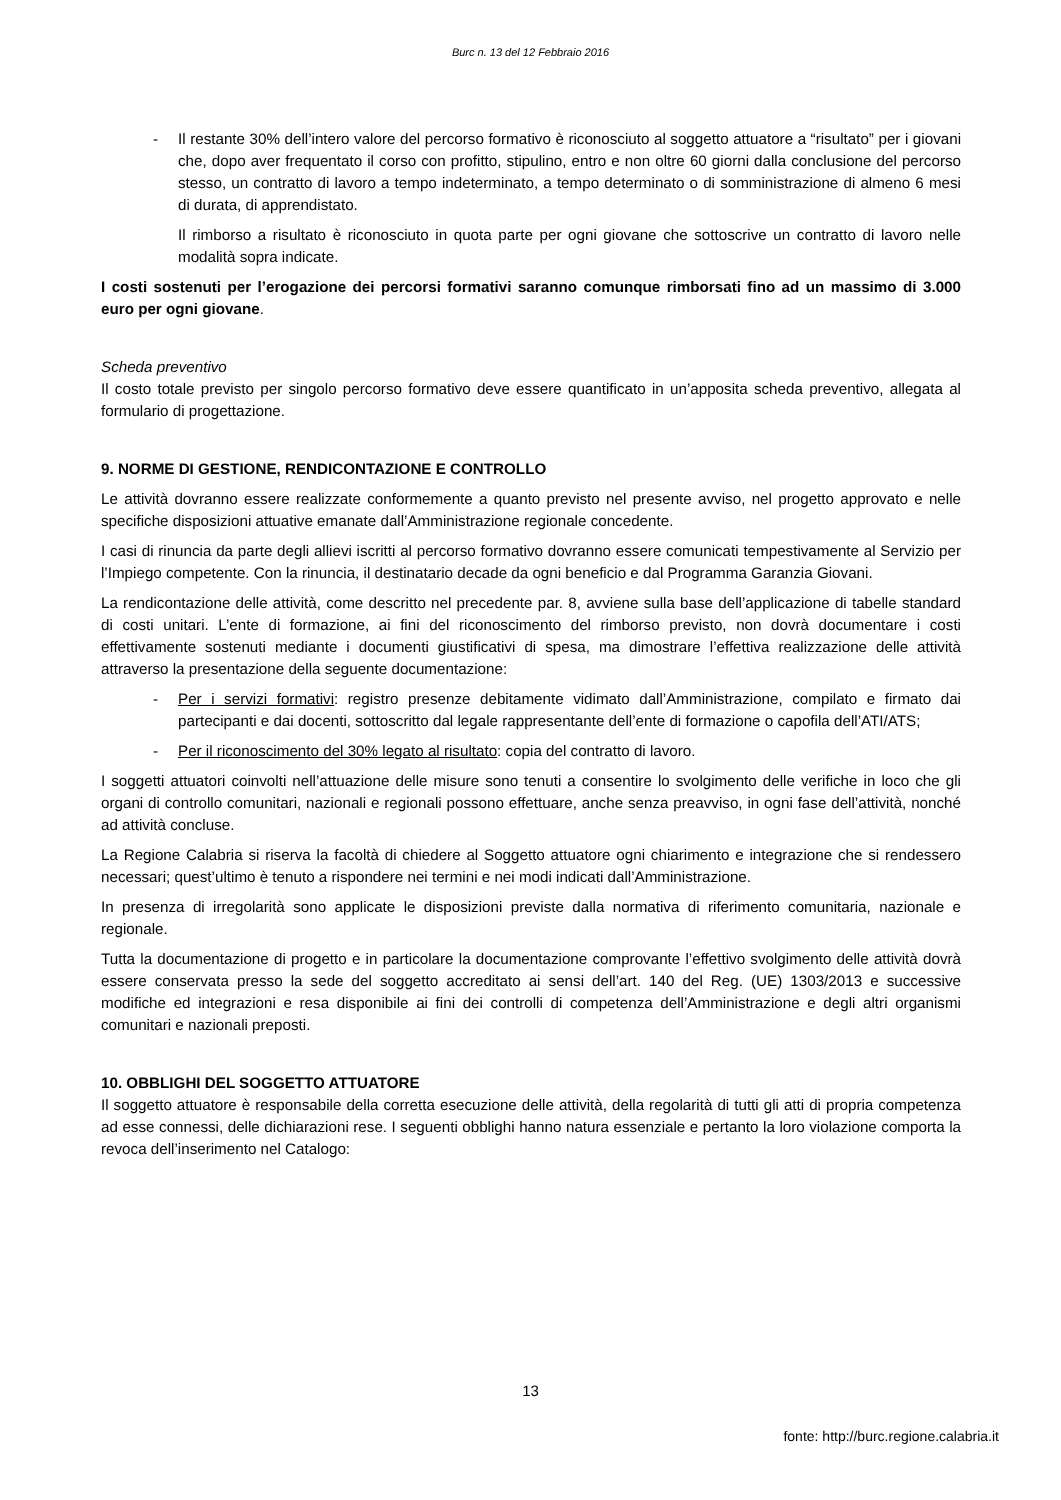Burc n. 13 del 12 Febbraio 2016
- Il restante 30% dell’intero valore del percorso formativo è riconosciuto al soggetto attuatore a “risultato” per i giovani che, dopo aver frequentato il corso con profitto, stipulino, entro e non oltre 60 giorni dalla conclusione del percorso stesso, un contratto di lavoro a tempo indeterminato, a tempo determinato o di somministrazione di almeno 6 mesi di durata, di apprendistato.
Il rimborso a risultato è riconosciuto in quota parte per ogni giovane che sottoscrive un contratto di lavoro nelle modalità sopra indicate.
I costi sostenuti per l’erogazione dei percorsi formativi saranno comunque rimborsati fino ad un massimo di 3.000 euro per ogni giovane.
Scheda preventivo
Il costo totale previsto per singolo percorso formativo deve essere quantificato in un’apposita scheda preventivo, allegata al formulario di progettazione.
9. NORME DI GESTIONE, RENDICONTAZIONE E CONTROLLO
Le attività dovranno essere realizzate conformemente a quanto previsto nel presente avviso, nel progetto approvato e nelle specifiche disposizioni attuative emanate dall’Amministrazione regionale concedente.
I casi di rinuncia da parte degli allievi iscritti al percorso formativo dovranno essere comunicati tempestivamente al Servizio per l’Impiego competente. Con la rinuncia, il destinatario decade da ogni beneficio e dal Programma Garanzia Giovani.
La rendicontazione delle attività, come descritto nel precedente par. 8, avviene sulla base dell’applicazione di tabelle standard di costi unitari. L’ente di formazione, ai fini del riconoscimento del rimborso previsto, non dovrà documentare i costi effettivamente sostenuti mediante i documenti giustificativi di spesa, ma dimostrare l’effettiva realizzazione delle attività attraverso la presentazione della seguente documentazione:
- Per i servizi formativi: registro presenze debitamente vidimato dall’Amministrazione, compilato e firmato dai partecipanti e dai docenti, sottoscritto dal legale rappresentante dell’ente di formazione o capofila dell’ATI/ATS;
- Per il riconoscimento del 30% legato al risultato: copia del contratto di lavoro.
I soggetti attuatori coinvolti nell’attuazione delle misure sono tenuti a consentire lo svolgimento delle verifiche in loco che gli organi di controllo comunitari, nazionali e regionali possono effettuare, anche senza preavviso, in ogni fase dell’attività, nonché ad attività concluse.
La Regione Calabria si riserva la facoltà di chiedere al Soggetto attuatore ogni chiarimento e integrazione che si rendessero necessari; quest’ultimo è tenuto a rispondere nei termini e nei modi indicati dall’Amministrazione.
In presenza di irregolarità sono applicate le disposizioni previste dalla normativa di riferimento comunitaria, nazionale e regionale.
Tutta la documentazione di progetto e in particolare la documentazione comprovante l’effettivo svolgimento delle attività dovrà essere conservata presso la sede del soggetto accreditato ai sensi dell’art. 140 del Reg. (UE) 1303/2013 e successive modifiche ed integrazioni e resa disponibile ai fini dei controlli di competenza dell’Amministrazione e degli altri organismi comunitari e nazionali preposti.
10. OBBLIGHI DEL SOGGETTO ATTUATORE
Il soggetto attuatore è responsabile della corretta esecuzione delle attività, della regolarità di tutti gli atti di propria competenza ad esse connessi, delle dichiarazioni rese. I seguenti obblighi hanno natura essenziale e pertanto la loro violazione comporta la revoca dell’inserimento nel Catalogo:
13
fonte: http://burc.regione.calabria.it